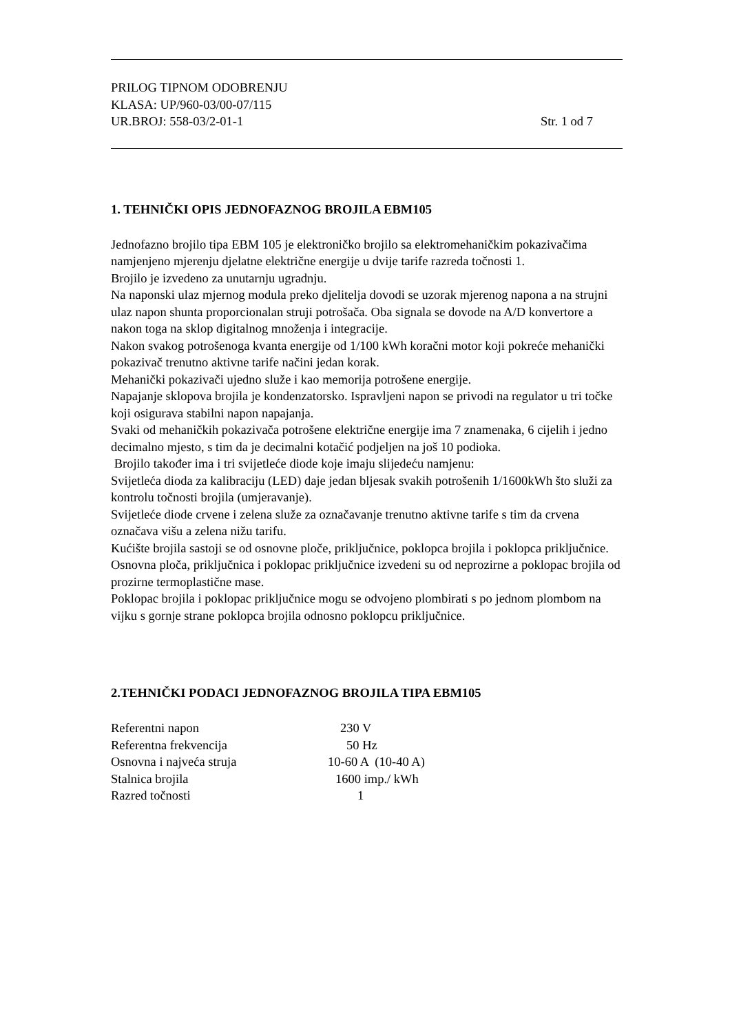PRILOG TIPNOM ODOBRENJU
KLASA: UP/960-03/00-07/115
UR.BROJ: 558-03/2-01-1 Str. 1 od 7
1. TEHNIČKI OPIS JEDNOFAZNOG BROJILA EBM105
Jednofazno brojilo tipa EBM 105 je elektroničko brojilo sa elektromehaničkim pokazivačima namjenjeno mjerenju djelatne električne energije u dvije tarife razreda točnosti 1.
Brojilo je izvedeno za unutarnju ugradnju.
Na naponski ulaz mjernog modula preko djelitelja dovodi se uzorak mjerenog napona a na strujni ulaz napon shunta proporcionalan struji potrošača. Oba signala se dovode na A/D konvertore a nakon toga na sklop digitalnog množenja i integracije.
Nakon svakog potrošenoga kvanta energije od 1/100 kWh koračni motor koji pokreće mehanički pokazivač trenutno aktivne tarife načini jedan korak.
Mehanički pokazivači ujedno služe i kao memorija potrošene energije.
Napajanje sklopova brojila je kondenzatorsko. Ispravljeni napon se privodi na regulator u tri točke koji osigurava stabilni napon napajanja.
Svaki od mehaničkih pokazivača potrošene električne energije ima 7 znamenaka, 6 cijelih i jedno decimalno mjesto, s tim da je decimalni kotačić podjeljen na još 10 podioka.
Brojilo također ima i tri svijetleće diode koje imaju slijedeću namjenu:
Svijetleća dioda za kalibraciju (LED) daje jedan bljesak svakih potrošenih 1/1600kWh što služi za kontrolu točnosti brojila (umjeravanje).
Svijetleće diode crvene i zelena služe za označavanje trenutno aktivne tarife s tim da crvena označava višu a zelena nižu tarifu.
Kućište brojila sastoji se od osnovne ploče, priključnice, poklopca brojila i poklopca priključnice. Osnovna ploča, priključnica i poklopac priključnice izvedeni su od neprozirne a poklopac brojila od prozirne termoplastične mase.
Poklopac brojila i poklopac priključnice mogu se odvojeno plombirati s po jednom plombom na vijku s gornje strane poklopca brojila odnosno poklopcu priključnice.
2.TEHNIČKI PODACI JEDNOFAZNOG BROJILA TIPA EBM105
| Referentni napon | 230 V |
| Referentna frekvencija | 50 Hz |
| Osnovna i najveća struja | 10-60 A (10-40 A) |
| Stalnica brojila | 1600 imp./ kWh |
| Razred točnosti | 1 |